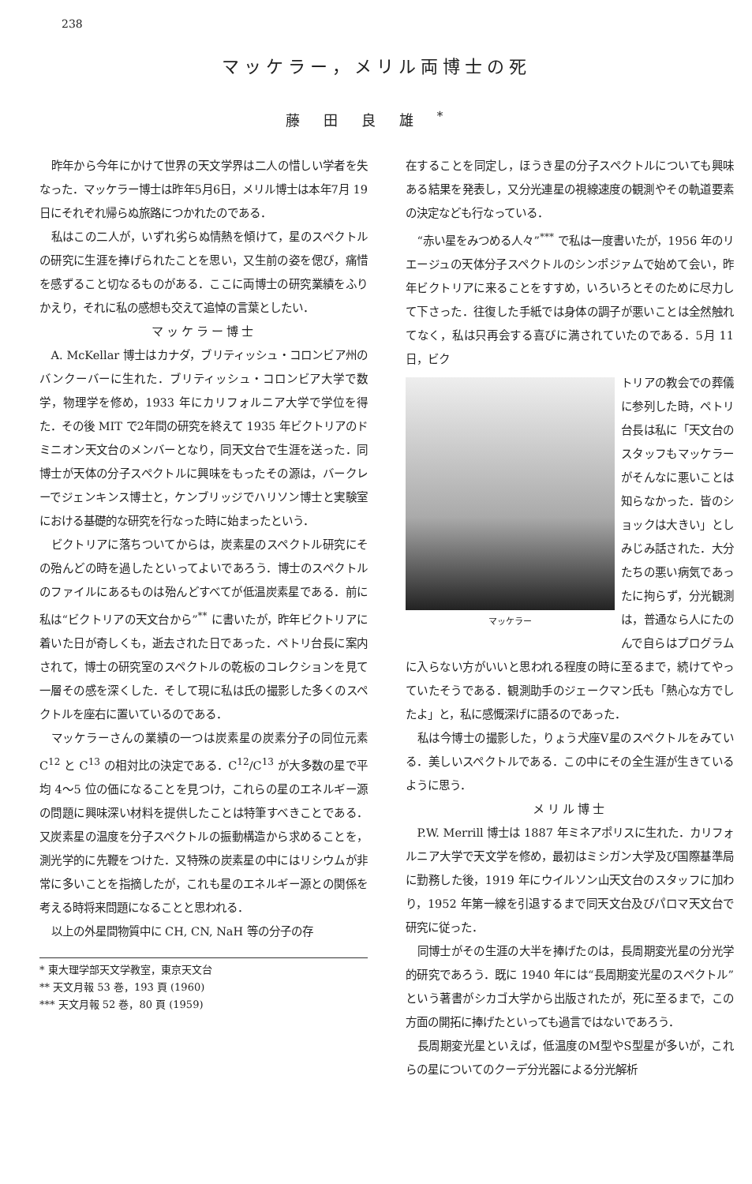238
マッケラー，メリル両博士の死
藤田良雄<sup>*</sup>
昨年から今年にかけて世界の天文学界は二人の惜しい学者を失なった．マッケラー博士は昨年5月6日，メリル博士は本年7月 19 日にそれぞれ帰らぬ旅路につかれたのである．
私はこの二人が，いずれ劣らぬ情熱を傾けて，星のスペクトルの研究に生涯を捧げられたことを思い，又生前の姿を偲び，痛惜を感ずること切なるものがある．ここに両博士の研究業績をふりかえり，それに私の感想も交えて追悼の言葉としたい．
マッケラー博士
A. McKellar 博士はカナダ，ブリティッシュ・コロンビア州のバンクーバーに生れた．ブリティッシュ・コロンビア大学で数学，物理学を修め，1933 年にカリフォルニア大学で学位を得た．その後 MIT で2年間の研究を終えて 1935 年ビクトリアのドミニオン天文台のメンバーとなり，同天文台で生涯を送った．同博士が天体の分子スペクトルに興味をもったその源は，バークレーでジェンキンス博士と，ケンブリッジでハリソン博士と実験室における基礎的な研究を行なった時に始まったという．
ビクトリアに落ちついてからは，炭素星のスペクトル研究にその殆んどの時を過したといってよいであろう．博士のスペクトルのファイルにあるものは殆んどすべてが低温炭素星である．前に私は“ビクトリアの天文台から”<sup>**</sup> に書いたが，昨年ビクトリアに着いた日が奇しくも，逝去された日であった．ペトリ台長に案内されて，博士の研究室のスペクトルの乾板のコレクションを見て一層その感を深くした．そして現に私は氏の撮影した多くのスペクトルを座右に置いているのである．
マッケラーさんの業績の一つは炭素星の炭素分子の同位元素 C<sup>12</sup> と C<sup>13</sup> の相対比の決定である．C<sup>12</sup>/C<sup>13</sup> が大多数の星で平均 4～5 位の価になることを見つけ，これらの星のエネルギー源の問題に興味深い材料を提供したことは特筆すべきことである．又炭素星の温度を分子スペクトルの振動構造から求めることを，測光学的に先鞭をつけた．又特殊の炭素星の中にはリシウムが非常に多いことを指摘したが，これも星のエネルギー源との関係を考える時将来問題になることと思われる．
以上の外星間物質中に CH, CN, NaH 等の分子の存
* 東大理学部天文学教室，東京天文台
** 天文月報 53 巻，193 頁 (1960)
*** 天文月報 52 巻，80 頁 (1959)
在することを同定し，ほうき星の分子スペクトルについても興味ある結果を発表し，又分光連星の視線速度の観測やその軌道要素の決定なども行なっている．
“赤い星をみつめる人々”<sup>***</sup> で私は一度書いたが，1956 年のリエージュの天体分子スペクトルのシンポジァムで始めて会い，昨年ビクトリアに来ることをすすめ，いろいろとそのために尽力して下さった．往復した手紙では身体の調子が悪いことは全然触れてなく，私は只再会する喜びに満されていたのである．5月 11 日，ビク
マッケラー
トリアの教会での葬儀に参列した時，ペトリ台長は私に「天文台のスタッフもマッケラーがそんなに悪いことは知らなかった．皆のショックは大きい」としみじみ話された．大分たちの悪い病気であったに拘らず，分光観測は，普通なら人にたのんで自らはプログラムに入らない方がいいと思われる程度の時に至るまで，続けてやっていたそうである．観測助手のジェークマン氏も「熱心な方でしたよ」と，私に感慨深げに語るのであった．
私は今博士の撮影した，りょう犬座V星のスペクトルをみている．美しいスペクトルである．この中にその全生涯が生きているように思う．
メリル博士
P.W. Merrill 博士は 1887 年ミネアポリスに生れた．カリフォルニア大学で天文学を修め，最初はミシガン大学及び国際基準局に勤務した後，1919 年にウイルソン山天文台のスタッフに加わり，1952 年第一線を引退するまで同天文台及びパロマ天文台で研究に従った．
同博士がその生涯の大半を捧げたのは，長周期変光星の分光学的研究であろう．既に 1940 年には“長周期変光星のスペクトル”という著書がシカゴ大学から出版されたが，死に至るまで，この方面の開拓に捧げたといっても過言ではないであろう．
長周期変光星といえば，低温度のM型やS型星が多いが，これらの星についてのクーデ分光器による分光解析